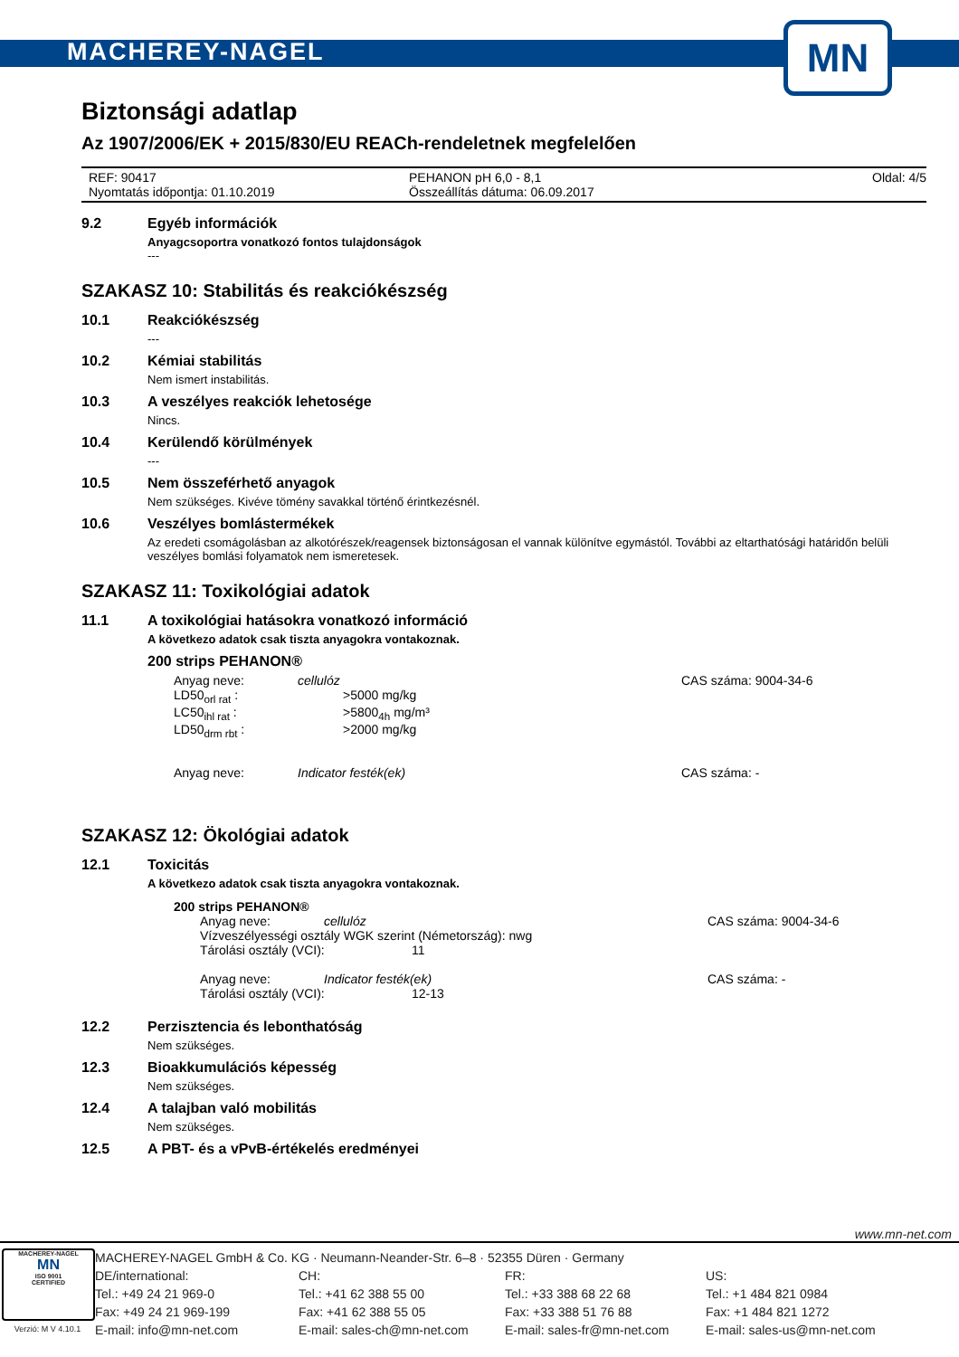MACHEREY-NAGEL
MN
Biztonsági adatlap
Az 1907/2006/EK + 2015/830/EU REACh-rendeletnek megfelelően
REF: 90417
Nyomtatás időpontja: 01.10.2019
PEHANON pH 6,0 - 8,1
Összeállítás dátuma: 06.09.2017
Oldal: 4/5
9.2 Egyéb információk
Anyagcsoportra vonatkozó fontos tulajdonságok
---
SZAKASZ 10: Stabilitás és reakciókészség
10.1 Reakciókészség
---
10.2 Kémiai stabilitás
Nem ismert instabilitás.
10.3 A veszélyes reakciók lehetosége
Nincs.
10.4 Kerülendő körülmények
---
10.5 Nem összeférhető anyagok
Nem szükséges. Kivéve tömény savakkal történő érintkezésnél.
10.6 Veszélyes bomlástermékek
Az eredeti csomágolásban az alkotórészek/reagensek biztonságosan el vannak különítve egymástól. További az eltarthatósági határidőn belüli veszélyes bomlási folyamatok nem ismeretesek.
SZAKASZ 11: Toxikológiai adatok
11.1 A toxikológiai hatásokra vonatkozó információ
A következo adatok csak tiszta anyagokra vontakoznak.
200 strips PEHANON®
Anyag neve: cellulóz CAS száma: 9004-34-6
LD50<sub>orl rat</sub> : >5000 mg/kg
LC50<sub>ihl rat</sub> : >5800<sub>4h</sub> mg/m³
LD50<sub>drm rbt</sub> : >2000 mg/kg
Anyag neve: Indicator festék(ek) CAS száma: -
SZAKASZ 12: Ökológiai adatok
12.1 Toxicitás
A következo adatok csak tiszta anyagokra vontakoznak.
200 strips PEHANON®
Anyag neve: cellulóz CAS száma: 9004-34-6
Vízveszélyességi osztály WGK szerint (Németország): nwg
Tárolási osztály (VCI): 11
Anyag neve: Indicator festék(ek) CAS száma: -
Tárolási osztály (VCI): 12-13
12.2 Perzisztencia és lebonthatóság
Nem szükséges.
12.3 Bioakkumulációs képesség
Nem szükséges.
12.4 A talajban való mobilitás
Nem szükséges.
12.5 A PBT- és a vPvB-értékelés eredményei
www.mn-net.com
MACHEREY-NAGEL
MN
ISO 9001
CERTIFIED
Verzió: M V 4.10.1
MACHEREY-NAGEL GmbH & Co. KG · Neumann-Neander-Str. 6–8 · 52355 Düren · Germany
DE/international:
Tel.: +49 24 21 969-0
Fax: +49 24 21 969-199
E-mail: info@mn-net.com
CH:
Tel.: +41 62 388 55 00
Fax: +41 62 388 55 05
E-mail: sales-ch@mn-net.com
FR:
Tel.: +33 388 68 22 68
Fax: +33 388 51 76 88
E-mail: sales-fr@mn-net.com
US:
Tel.: +1 484 821 0984
Fax: +1 484 821 1272
E-mail: sales-us@mn-net.com